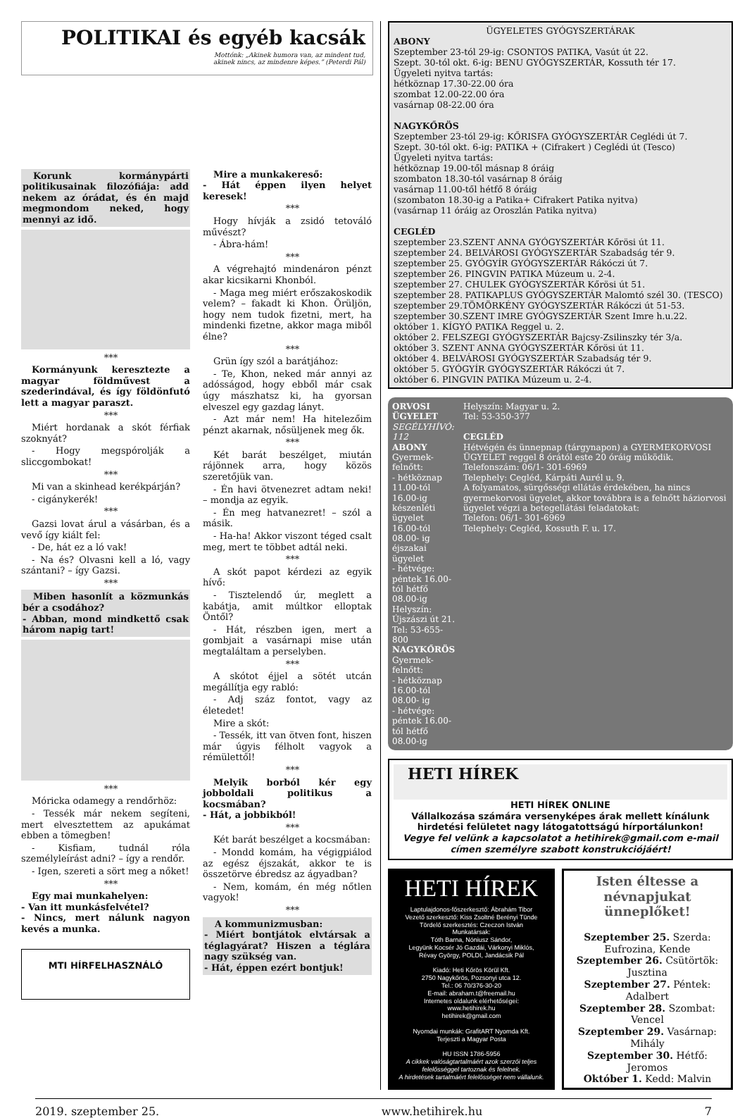POLITIKAI és egyéb kacsák
Mottónk: „Akinek humora van, az mindent tud,
akinek nincs, az mindenre képes.” (Peterdi Pál)
Korunk kormánypárti politikusainak filozófiája: add nekem az órádat, és én majd megmondom neked, hogy mennyi az idő.
***
Kormányunk keresztezte a magyar földművest a szederindával, és így földönfutó lett a magyar paraszt.
***
Miért hordanak a skót férfiak szoknyát?
- Hogy megspórolják a sliccgombokat!
***
Mi van a skinhead kerékpárján?
- cigánykerék!
***
Gazsi lovat árul a vásárban, és a vevő így kiált fel:
- De, hát ez a ló vak!
- Na és? Olvasni kell a ló, vagy szántani? – így Gazsi.
***
Miben hasonlít a közmunkás bér a csodához?
- Abban, mond mindkettő csak három napig tart!
***
Móricka odamegy a rendőrhöz:
- Tessék már nekem segíteni, mert elvesztettem az apukámat ebben a tömegben!
- Kisfiam, tudnál róla személyleírást adni? – így a rendőr.
- Igen, szereti a sört meg a nőket!
***
Egy mai munkahelyen:
- Van itt munkásfelvétel?
- Nincs, mert nálunk nagyon kevés a munka.
MTI HÍRFELHASZNÁLÓ
Mire a munkakereső:
- Hát éppen ilyen helyet keresek!
***
Hogy hívják a zsidó tetováló művészt?
- Ábra-hám!
***
A végrehajtó mindenáron pénzt akar kicsikarni Khonból.
- Maga meg miért erőszakoskodik velem? – fakadt ki Khon. Örüljön, hogy nem tudok fizetni, mert, ha mindenki fizetne, akkor maga miből élne?
***
Grün így szól a barátjához:
- Te, Khon, neked már annyi az adósságod, hogy ebből már csak úgy mászhatsz ki, ha gyorsan elveszel egy gazdag lányt.
- Azt már nem! Ha hitelezőim pénzt akarnak, nősüljenek meg ők.
***
Két barát beszélget, miután rájönnek arra, hogy közös szeretőjük van.
- Én havi ötvenezret adtam neki! – mondja az egyik.
- Én meg hatvanezret! – szól a másik.
- Ha-ha! Akkor viszont téged csalt meg, mert te többet adtál neki.
***
A skót papot kérdezi az egyik hívő:
- Tisztelendő úr, meglett a kabátja, amit múltkor elloptak Öntől?
- Hát, részben igen, mert a gombjait a vasárnapi mise után megtaláltam a perselyben.
***
A skótot éjjel a sötét utcán megállítja egy rabló:
- Adj száz fontot, vagy az életedet!
Mire a skót:
- Tessék, itt van ötven font, hiszen már úgyis félholt vagyok a rémülettől!
***
Melyik borból kér egy jobboldali politikus a kocsmában?
- Hát, a jobbikból!
***
Két barát beszélget a kocsmában:
- Mondd komám, ha végigpiálod az egész éjszakát, akkor te is összetörve ébredsz az ágyadban?
- Nem, komám, én még nőtlen vagyok!
***
A kommunizmusban:
- Miért bontjátok elvtársak a téglagyárat? Hiszen a téglára nagy szükség van.
- Hát, éppen ezért bontjuk!
ÜGYELETES GYÓGYSZERTÁRAK
ABONY
Szeptember 23-tól 29-ig: CSONTOS PATIKA, Vasút út 22.
Szept. 30-tól okt. 6-ig: BENU GYÓGYSZERTÁR, Kossuth tér 17.
Ügyeleti nyitva tartás:
hétköznap 17.30-22.00 óra
szombat 12.00-22.00 óra
vasárnap 08-22.00 óra
NAGYKŐRÖS
Szeptember 23-tól 29-ig: KŐRISFA GYÓGYSZERTÁR Ceglédi út 7.
Szept. 30-tól okt. 6-ig: PATIKA + (Cifrakert ) Ceglédi út (Tesco)
Ügyeleti nyitva tartás:
hétköznap 19.00-től másnap 8 óráig
szombaton 18.30-tól vasárnap 8 óráig
vasárnap 11.00-től hétfő 8 óráig
(szombaton 18.30-ig a Patika+ Cifrakert Patika nyitva)
(vasárnap 11 óráig az Oroszlán Patika nyitva)
CEGLÉD
szeptember 23.SZENT ANNA GYÓGYSZERTÁR Kőrösi út 11.
szeptember 24. BELVÁROSI GYÓGYSZERTÁR Szabadság tér 9.
szeptember 25. GYÓGYÍR GYÓGYSZERTÁR Rákóczi út 7.
szeptember 26. PINGVIN PATIKA Múzeum u. 2-4.
szeptember 27. CHULEK GYÓGYSZERTÁR Kőrösi út 51.
szeptember 28. PATIKAPLUS GYÓGYSZERTÁR Malomtó szél 30. (TESCO)
szeptember 29.TÖMÖRKÉNY GYÓGYSZERTÁR Rákóczi út 51-53.
szeptember 30.SZENT IMRE GYÓGYSZERTÁR Szent Imre h.u.22.
október 1. KÍGYÓ PATIKA Reggel u. 2.
október 2. FELSZEGI GYÓGYSZERTÁR Bajcsy-Zsilinszky tér 3/a.
október 3. SZENT ANNA GYÓGYSZERTÁR Kőrösi út 11.
október 4. BELVÁROSI GYÓGYSZERTÁR Szabadság tér 9.
október 5. GYÓGYÍR GYÓGYSZERTÁR Rákóczi út 7.
október 6. PINGVIN PATIKA Múzeum u. 2-4.
ORVOSI ÜGYELET
SEGÉLYHÍVÓ: 112
ABONY
Gyermek-felnőtt:
- hétköznap 11.00-tól 16.00-ig készenléti ügyelet
16.00-tól 08.00- ig éjszakai ügyelet
- hétvége: péntek 16.00-tól hétfő 08.00-ig
Helyszín: Újszászi út 21.
Tel: 53-655-800
NAGYKŐRÖS
Gyermek-felnőtt:
- hétköznap 16.00-tól 08.00- ig
- hétvége: péntek 16.00-tól hétfő 08.00-ig
Helyszín: Magyar u. 2.
Tel: 53-350-377
CEGLÉD
Hétvégén és ünnepnap (tárgynapon) a GYERMEKORVOSI ÜGYELET reggel 8 órától este 20 óráig működik.
Telefonszám: 06/1- 301-6969
Telephely: Cegléd, Kárpáti Aurél u. 9.
A folyamatos, sürgősségi ellátás érdekében, ha nincs gyermekorvosi ügyelet, akkor továbbra is a felnőtt háziorvosi ügyelet végzi a betegellátási feladatokat:
Telefon: 06/1- 301-6969
Telephely: Cegléd, Kossuth F. u. 17.
HETI HÍREK
HETI HÍREK ONLINE
Vállalkozása számára versenyképes árak mellett kínálunk hirdetési felületet nagy látogatottságú hírportálunkon!
Vegye fel velünk a kapcsolatot a hetihirek@gmail.com e-mail címen személyre szabott konstrukciójáért!
HETI HÍREK
Laptulajdonos-főszerkesztő: Ábrahám Tibor
Vezető szerkesztő: Kiss Zsoltné Berényi Tünde
Tördelő szerkesztés: Czeczon István
Munkatársak:
Tóth Barna, Nóniusz Sándor,
Legyünk Kocsér Jó Gazdái, Várkonyi Miklós,
Révay György, POLDI, Jandácsik Pál
Kiadó: Heti Kőrös Körül Kft.
2750 Nagykőrös, Pozsonyi utca 12.
Tel.: 06 70/376-30-20
E-mail: abraham.t@freemail.hu
Internetes oldalunk elérhetőségei:
www.hetihirek.hu
hetihirek@gmail.com
Nyomdai munkák: GrafitART Nyomda Kft.
Terjeszti a Magyar Posta
HU ISSN 1786-5956
A cikkek valóságtartalmáért azok szerzői teljes felelősséggel tartoznak és felelnek.
A hirdetések tartalmáért felelősséget nem vállalunk.
Isten éltesse a névnapjukat ünneplőket!
Szeptember 25. Szerda: Eufrozina, Kende
Szeptember 26. Csütörtök: Jusztina
Szeptember 27. Péntek: Adalbert
Szeptember 28. Szombat: Vencel
Szeptember 29. Vasárnap: Mihály
Szeptember 30. Hétfő: Jeromos
Október 1. Kedd: Malvin
2019. szeptember 25. www.hetihirek.hu 7